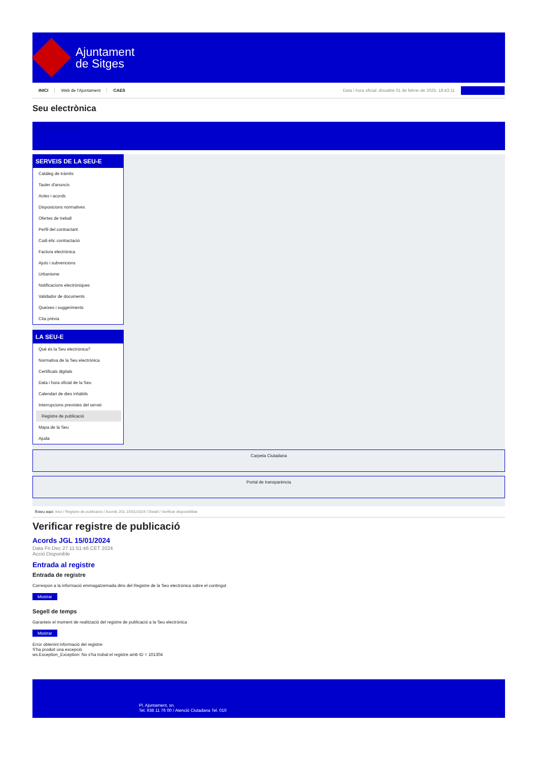Ajuntament
de Sitges
INICI Web de l'Ajuntament CAES Data i hora oficial: dissabte 01 de febrer de 2025, 18:43:11
Seu electrònica
Obtenir còpia autèntica
SERVEIS DE LA SEU-E
Catàleg de tràmits
Tauler d'anuncis
Actes i acords
Disposicions normatives
Ofertes de treball
Perfil del contractant
Codi ètic contractació
Factura electrònica
Ajuts i subvencions
Urbanisme
Notificacions electròniques
Validador de documents
Queixes i suggeriments
Cita prèvia
LA SEU-E
Què és la Seu electrònica?
Normativa de la Seu electrònica
Certificats digitals
Data i hora oficial de la Seu
Calendari de dies inhàbils
Interrupcions previstes del servei
Registre de publicació
Mapa de la Seu
Ajuda
Carpeta Ciutadana
Portal de transparència
Esteu aquí: Inici / Registre de publicació / Acords JGL 15/01/2024 / Detall / Verificar disponibilitat
Verificar registre de publicació
Acords JGL 15/01/2024
Data Fri Dec 27 11:51:46 CET 2024
Acció Disponible
Entrada al registre
Entrada de registre
Correspon a la informació emmagatzemada dins del Registre de la Seu electrònica sobre el contingut
Mostrar
Segell de temps
Garanteix el moment de realització del registre de publicació a la Seu electrònica
Mostrar
Error obtenint informació del registre:
S'ha produit una excepció
ws.Exception_Exception: No s'ha trobat el registre amb ID = 101304
Pl. Ajuntament, sn.
Tel. 938 11 76 00 / Atenció Ciutadana Tel. 010